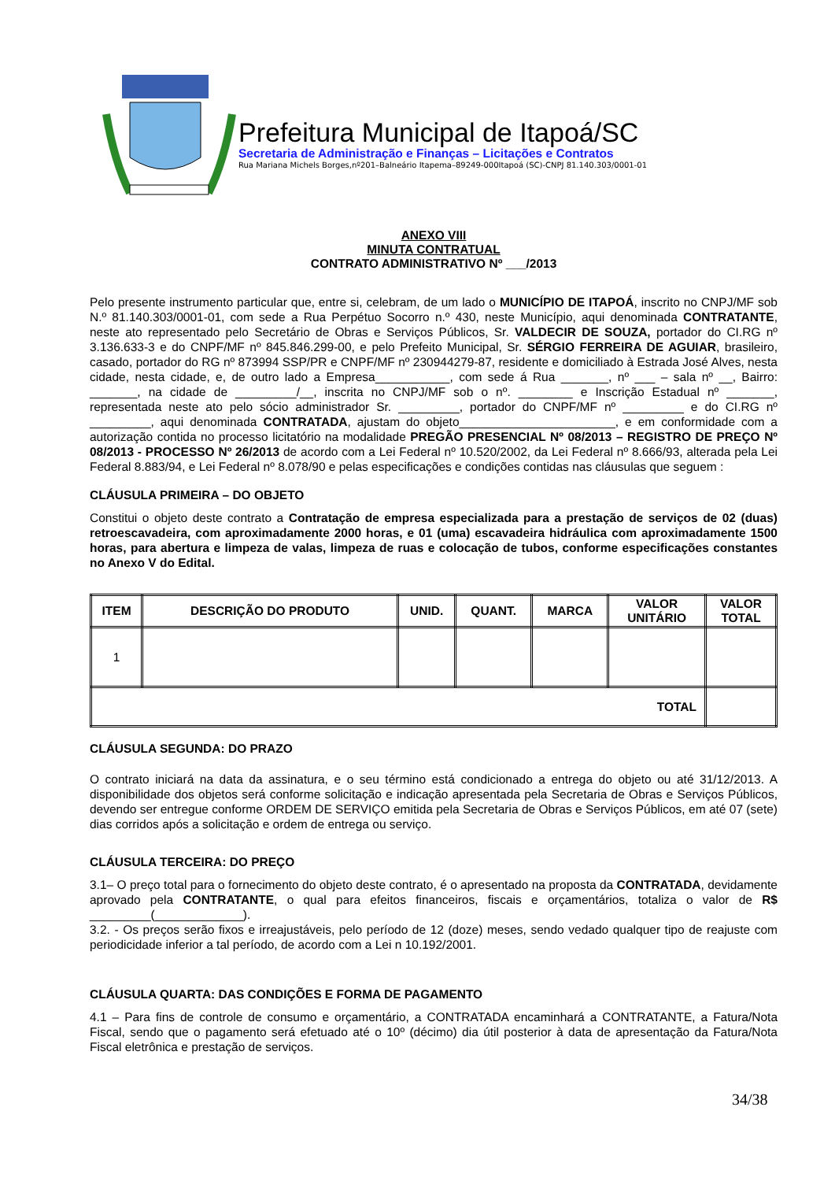Prefeitura Municipal de Itapoá/SC
Secretaria de Administração e Finanças – Licitações e Contratos
Rua Mariana Michels Borges,nº201–Balneário Itapema–89249-000Itapoá (SC)-CNPJ 81.140.303/0001-01
ANEXO VIII
MINUTA CONTRATUAL
CONTRATO ADMINISTRATIVO Nº ___/2013
Pelo presente instrumento particular que, entre si, celebram, de um lado o MUNICÍPIO DE ITAPOÁ, inscrito no CNPJ/MF sob N.º 81.140.303/0001-01, com sede a Rua Perpétuo Socorro n.º 430, neste Município, aqui denominada CONTRATANTE, neste ato representado pelo Secretário de Obras e Serviços Públicos, Sr. VALDECIR DE SOUZA, portador do CI.RG nº 3.136.633-3 e do CNPF/MF nº 845.846.299-00, e pelo Prefeito Municipal, Sr. SÉRGIO FERREIRA DE AGUIAR, brasileiro, casado, portador do RG nº 873994 SSP/PR e CNPF/MF nº 230944279-87, residente e domiciliado à Estrada José Alves, nesta cidade, nesta cidade, e, de outro lado a Empresa___________, com sede á Rua _______, nº ___ – sala nº __, Bairro: _______, na cidade de _________/__, inscrita no CNPJ/MF sob o nº. ________ e Inscrição Estadual nº _______, representada neste ato pelo sócio administrador Sr. _________, portador do CNPF/MF nº _________ e do CI.RG nº _________, aqui denominada CONTRATADA, ajustam do objeto_______________________, e em conformidade com a autorização contida no processo licitatório na modalidade PREGÃO PRESENCIAL Nº 08/2013 – REGISTRO DE PREÇO Nº 08/2013 - PROCESSO Nº 26/2013 de acordo com a Lei Federal nº 10.520/2002, da Lei Federal nº 8.666/93, alterada pela Lei Federal 8.883/94, e Lei Federal nº 8.078/90 e pelas especificações e condições contidas nas cláusulas que seguem :
CLÁUSULA PRIMEIRA – DO OBJETO
Constitui o objeto deste contrato a Contratação de empresa especializada para a prestação de serviços de 02 (duas) retroescavadeira, com aproximadamente 2000 horas, e 01 (uma) escavadeira hidráulica com aproximadamente 1500 horas, para abertura e limpeza de valas, limpeza de ruas e colocação de tubos, conforme especificações constantes no Anexo V do Edital.
| ITEM | DESCRIÇÃO DO PRODUTO | UNID. | QUANT. | MARCA | VALOR UNITÁRIO | VALOR TOTAL |
| --- | --- | --- | --- | --- | --- | --- |
| 1 | | | | | | |
| TOTAL | | | | | | |
CLÁUSULA SEGUNDA: DO PRAZO
O contrato iniciará na data da assinatura, e o seu término está condicionado a entrega do objeto ou até 31/12/2013. A disponibilidade dos objetos será conforme solicitação e indicação apresentada pela Secretaria de Obras e Serviços Públicos, devendo ser entregue conforme ORDEM DE SERVIÇO emitida pela Secretaria de Obras e Serviços Públicos, em até 07 (sete) dias corridos após a solicitação e ordem de entrega ou serviço.
CLÁUSULA TERCEIRA: DO PREÇO
3.1– O preço total para o fornecimento do objeto deste contrato, é o apresentado na proposta da CONTRATADA, devidamente aprovado pela CONTRATANTE, o qual para efeitos financeiros, fiscais e orçamentários, totaliza o valor de R$ _________(_____________).
3.2. - Os preços serão fixos e irreajustáveis, pelo período de 12 (doze) meses, sendo vedado qualquer tipo de reajuste com periodicidade inferior a tal período, de acordo com a Lei n 10.192/2001.
CLÁUSULA QUARTA: DAS CONDIÇÕES E FORMA DE PAGAMENTO
4.1 – Para fins de controle de consumo e orçamentário, a CONTRATADA encaminhará a CONTRATANTE, a Fatura/Nota Fiscal, sendo que o pagamento será efetuado até o 10º (décimo) dia útil posterior à data de apresentação da Fatura/Nota Fiscal eletrônica e prestação de serviços.
34/38